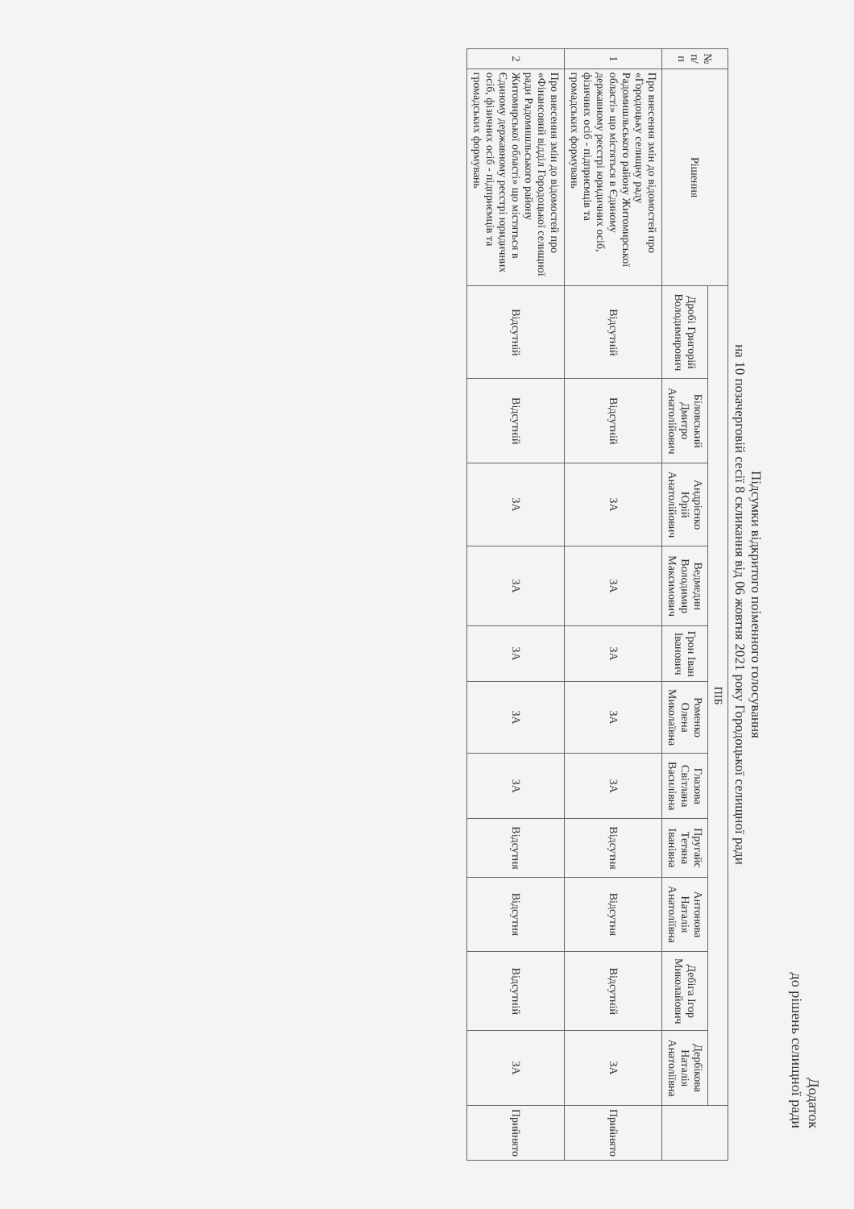Додаток
до рішень селищної ради
Підсумки відкритого поіменного голосування
на 10 позачерговій сесії 8 скликання від 06 жовтня 2021 року Городоцької селищної ради
| № п/п | Рішення | ПІБ | | | | | | | | | | | |
| --- | --- | --- | --- | --- | --- | --- | --- | --- | --- | --- | --- | --- | --- |
| | | Дробі Григорій Володимирович | Біловський Дмитро Анатолійович | Андрієнко Юрій Анатолійович | Ведмедин Володимир Максимович | Грон Іван Іванович | Роменко Олена Миколаївна | Глазова Світлана Василівна | Пругайс Тетяна Іванівна | Антонова Наталія Анатоліївна | Дебіга Ігор Миколайович | Дербікова Наталія Анатоліївна | |
| 1 | Про внесення змін до відомостей про «Городоцьку селищну раду Радомишльського району Житомирської області» що містяться в Єдиному державному реєстрі юридичних осіб, фізичних осіб - підприємців та громадських формувань | Відсутній | Відсутній | ЗА | ЗА | ЗА | ЗА | ЗА | Відсутня | Відсутня | Відсутній | ЗА | Прийнято |
| 2 | Про внесення змін до відомостей про «Фінансовий відділ Городоцької селищної ради Радомишльського району Житомирської області» що містяться в Єдиному державному реєстрі юридичних осіб, фізичних осіб - підприємців та громадських формувань | Відсутній | Відсутній | ЗА | ЗА | ЗА | ЗА | ЗА | Відсутня | Відсутня | Відсутній | ЗА | Прийнято |